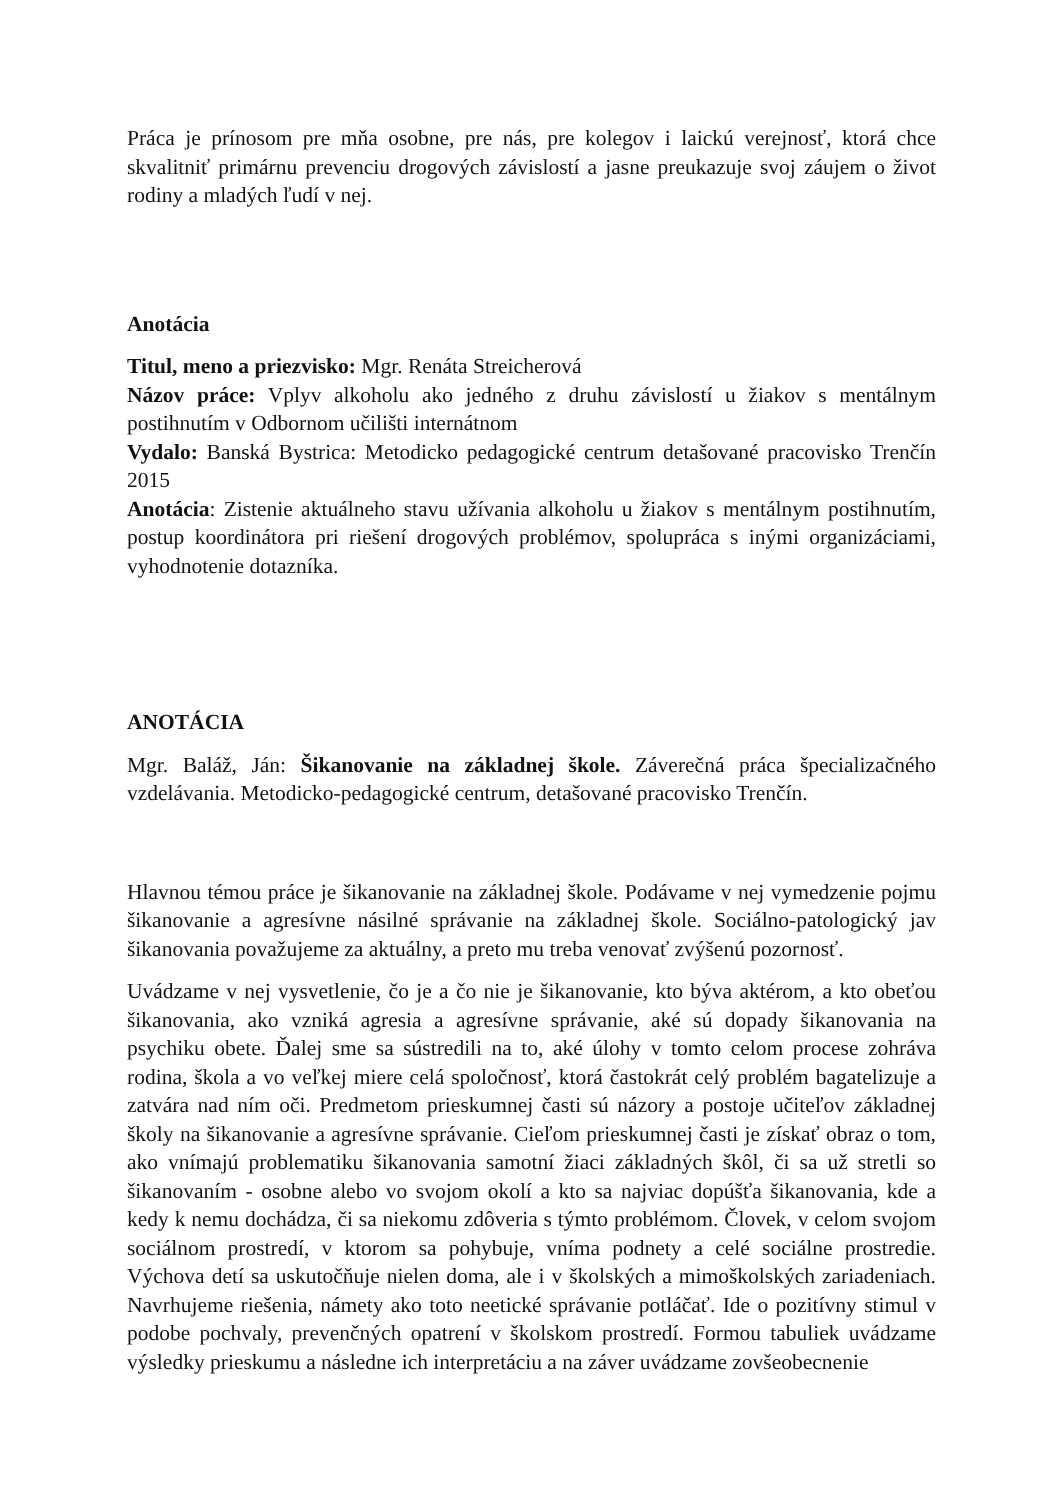Práca je prínosom pre mňa osobne, pre nás, pre kolegov i laickú verejnosť, ktorá chce skvalitniť primárnu prevenciu drogových závislostí a jasne preukazuje svoj záujem o život rodiny a mladých ľudí v nej.
Anotácia
Titul, meno a priezvisko: Mgr. Renáta Streicherová
Názov práce: Vplyv alkoholu ako jedného z druhu závislostí u žiakov s mentálnym postihnutím v Odbornom učilišti internátnom
Vydalo: Banská Bystrica: Metodicko pedagogické centrum detašované pracovisko Trenčín 2015
Anotácia: Zistenie aktuálneho stavu užívania alkoholu u žiakov s mentálnym postihnutím, postup koordinátora pri riešení drogových problémov, spolupráca s inými organizáciami, vyhodnotenie dotazníka.
ANOTÁCIA
Mgr. Baláž, Ján: Šikanovanie na základnej škole. Záverečná práca špecializačného vzdelávania. Metodicko-pedagogické centrum, detašované pracovisko Trenčín.
Hlavnou témou práce je šikanovanie na základnej škole. Podávame v nej vymedzenie pojmu šikanovanie a agresívne násilné správanie na základnej škole. Sociálno-patologický jav šikanovania považujeme za aktuálny, a preto mu treba venovať zvýšenú pozornosť.
Uvádzame v nej vysvetlenie, čo je a čo nie je šikanovanie, kto býva aktérom, a kto obeťou šikanovania, ako vzniká agresia a agresívne správanie, aké sú dopady šikanovania na psychiku obete. Ďalej sme sa sústredili na to, aké úlohy v tomto celom procese zohráva rodina, škola a vo veľkej miere celá spoločnosť, ktorá častokrát celý problém bagatelizuje a zatvára nad ním oči. Predmetom prieskumnej časti sú názory a postoje učiteľov základnej školy na šikanovanie a agresívne správanie. Cieľom prieskumnej časti je získať obraz o tom, ako vnímajú problematiku šikanovania samotní žiaci základných škôl, či sa už stretli so šikanovaním - osobne alebo vo svojom okolí a kto sa najviac dopúšťa šikanovania, kde a kedy k nemu dochádza, či sa niekomu zdôveria s týmto problémom. Človek, v celom svojom sociálnom prostredí, v ktorom sa pohybuje, vníma podnety a celé sociálne prostredie. Výchova detí sa uskutočňuje nielen doma, ale i v školských a mimoškolských zariadeniach. Navrhujeme riešenia, námety ako toto neetické správanie potláčať. Ide o pozitívny stimul v podobe pochvaly, prevenčných opatrení v školskom prostredí. Formou tabuliek uvádzame výsledky prieskumu a následne ich interpretáciu a na záver uvádzame zovšeobecnenie